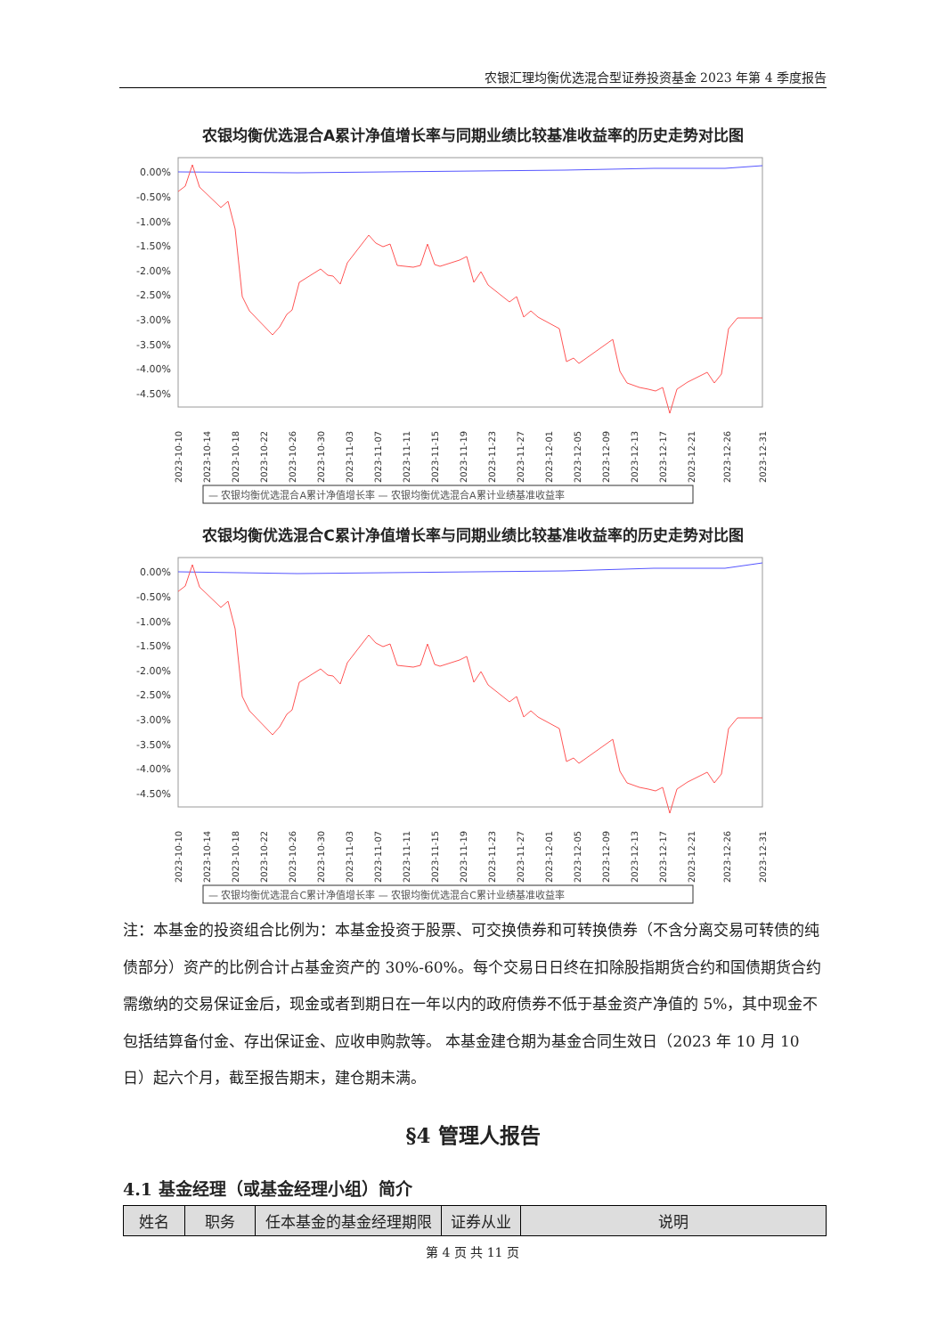农银汇理均衡优选混合型证券投资基金 2023 年第 4 季度报告
农银均衡优选混合A累计净值增长率与同期业绩比较基准收益率的历史走势对比图
0.00%
-0.50%
-1.00%
-1.50%
-2.00%
-2.50%
-3.00%
-3.50%
-4.00%
-4.50%
2023-10-10
2023-10-14
2023-10-18
2023-10-22
2023-10-26
2023-10-30
2023-11-03
2023-11-07
2023-11-11
2023-11-15
2023-11-19
2023-11-23
2023-11-27
2023-12-01
2023-12-05
2023-12-09
2023-12-13
2023-12-17
2023-12-21
2023-12-26
2023-12-31
— 农银均衡优选混合A累计净值增长率 — 农银均衡优选混合A累计业绩基准收益率
农银均衡优选混合C累计净值增长率与同期业绩比较基准收益率的历史走势对比图
0.00%
-0.50%
-1.00%
-1.50%
-2.00%
-2.50%
-3.00%
-3.50%
-4.00%
-4.50%
2023-10-10
2023-10-14
2023-10-18
2023-10-22
2023-10-26
2023-10-30
2023-11-03
2023-11-07
2023-11-11
2023-11-15
2023-11-19
2023-11-23
2023-11-27
2023-12-01
2023-12-05
2023-12-09
2023-12-13
2023-12-17
2023-12-21
2023-12-26
2023-12-31
— 农银均衡优选混合C累计净值增长率 — 农银均衡优选混合C累计业绩基准收益率
注：本基金的投资组合比例为：本基金投资于股票、可交换债券和可转换债券（不含分离交易可转债的纯债部分）资产的比例合计占基金资产的 30%-60%。每个交易日日终在扣除股指期货合约和国债期货合约需缴纳的交易保证金后，现金或者到期日在一年以内的政府债券不低于基金资产净值的 5%，其中现金不包括结算备付金、存出保证金、应收申购款等。 本基金建仓期为基金合同生效日（2023 年 10 月 10 日）起六个月，截至报告期末，建仓期未满。
§4 管理人报告
4.1 基金经理（或基金经理小组）简介
| 姓名 | 职务 | 任本基金的基金经理期限 | 证券从业 | 说明 |
| --- | --- | --- | --- | --- |
第 4 页 共 11 页